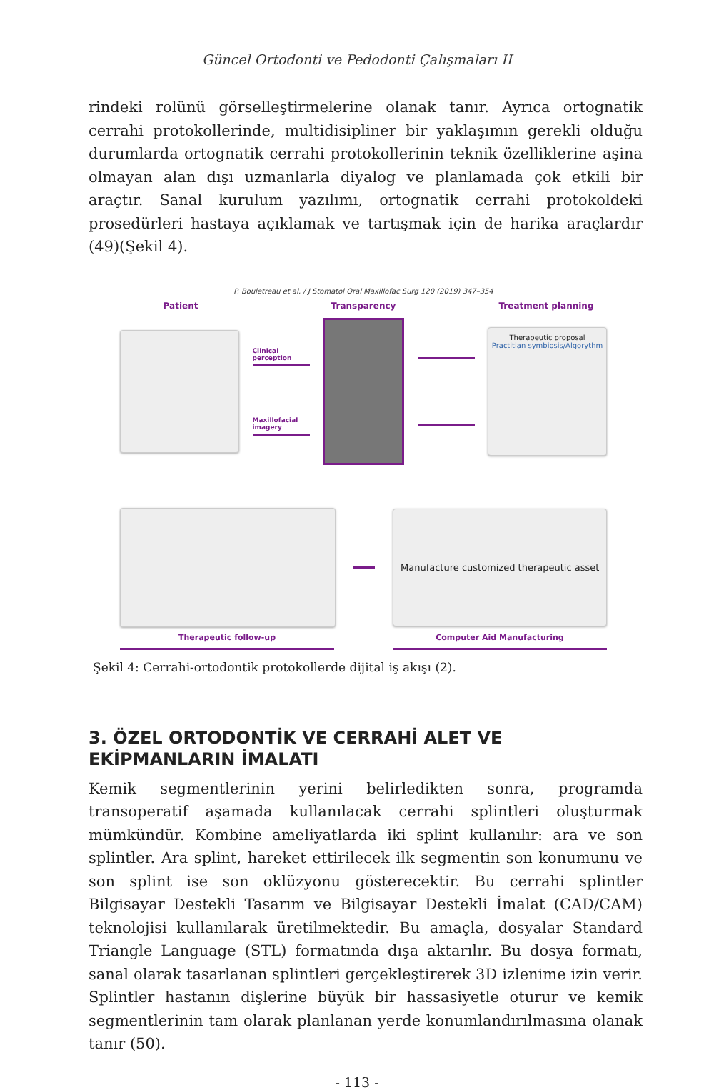Güncel Ortodonti ve Pedodonti Çalışmaları II
rindeki rolünü görselleştirmelerine olanak tanır. Ayrıca ortognatik cerrahi protokollerinde, multidisipliner bir yaklaşımın gerekli olduğu durumlarda ortognatik cerrahi protokollerinin teknik özelliklerine aşina olmayan alan dışı uzmanlarla diyalog ve planlamada çok etkili bir araçtır. Sanal kurulum yazılımı, ortognatik cerrahi protokoldeki prosedürleri hastaya açıklamak ve tartışmak için de harika araçlardır (49)(Şekil 4).
P. Bouletreau et al. / J Stomatol Oral Maxillofac Surg 120 (2019) 347–354
Patient Transparency Treatment planning
Clinical perception
Maxillofacial imagery
Therapeutic proposal
Practitian symbiosis/Algorythm
Manufacture customized therapeutic asset
Therapeutic follow-up Computer Aid Manufacturing
Şekil 4: Cerrahi-ortodontik protokollerde dijital iş akışı (2).
3. ÖZEL ORTODONTİK VE CERRAHİ ALET VE EKİPMANLARIN İMALATI
Kemik segmentlerinin yerini belirledikten sonra, programda transoperatif aşamada kullanılacak cerrahi splintleri oluşturmak mümkündür. Kombine ameliyatlarda iki splint kullanılır: ara ve son splintler. Ara splint, hareket ettirilecek ilk segmentin son konumunu ve son splint ise son oklüzyonu gösterecektir. Bu cerrahi splintler Bilgisayar Destekli Tasarım ve Bilgisayar Destekli İmalat (CAD/CAM) teknolojisi kullanılarak üretilmektedir. Bu amaçla, dosyalar Standard Triangle Language (STL) formatında dışa aktarılır. Bu dosya formatı, sanal olarak tasarlanan splintleri gerçekleştirerek 3D izlenime izin verir. Splintler hastanın dişlerine büyük bir hassasiyetle oturur ve kemik segmentlerinin tam olarak planlanan yerde konumlandırılmasına olanak tanır (50).
- 113 -